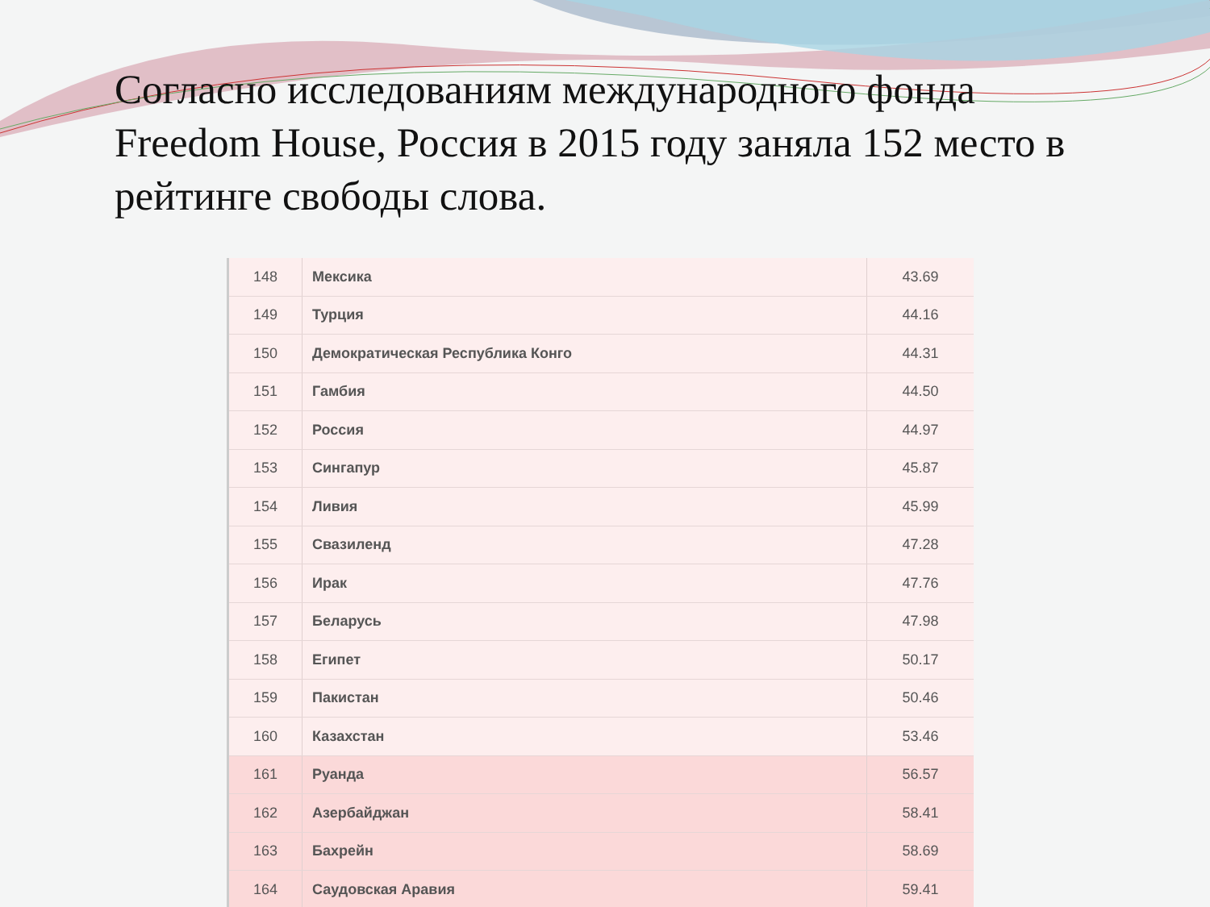Согласно исследованиям международного фонда Freedom House, Россия в 2015 году заняла 152 место в рейтинге свободы слова.
| 148 | Мексика | 43.69 |
| 149 | Турция | 44.16 |
| 150 | Демократическая Республика Конго | 44.31 |
| 151 | Гамбия | 44.50 |
| 152 | Россия | 44.97 |
| 153 | Сингапур | 45.87 |
| 154 | Ливия | 45.99 |
| 155 | Свазиленд | 47.28 |
| 156 | Ирак | 47.76 |
| 157 | Беларусь | 47.98 |
| 158 | Египет | 50.17 |
| 159 | Пакистан | 50.46 |
| 160 | Казахстан | 53.46 |
| 161 | Руанда | 56.57 |
| 162 | Азербайджан | 58.41 |
| 163 | Бахрейн | 58.69 |
| 164 | Саудовская Аравия | 59.41 |